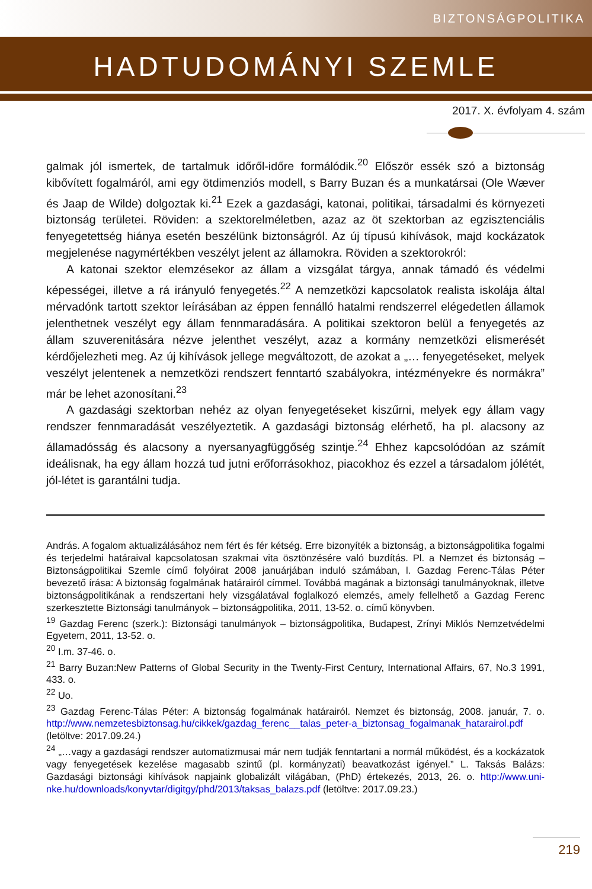BIZTONSÁGPOLITIKA
HADTUDOMÁNYI SZEMLE
2017. X. évfolyam 4. szám
galmak jól ismertek, de tartalmuk időről-időre formálódik.<sup>20</sup> Először essék szó a biztonság kibővített fogalmáról, ami egy ötdimenziós modell, s Barry Buzan és a munkatársai (Ole Wæver és Jaap de Wilde) dolgoztak ki.<sup>21</sup> Ezek a gazdasági, katonai, politikai, társadalmi és környezeti biztonság területei. Röviden: a szektorelméletben, azaz az öt szektorban az egzisztenciális fenyegetettség hiánya esetén beszélünk biztonságról. Az új típusú kihívások, majd kockázatok megjelenése nagymértékben veszélyt jelent az államokra. Röviden a szektorokról:
A katonai szektor elemzésekor az állam a vizsgálat tárgya, annak támadó és védelmi képességei, illetve a rá irányuló fenyegetés.<sup>22</sup> A nemzetközi kapcsolatok realista iskolája által mérvadónk tartott szektor leírásában az éppen fennálló hatalmi rendszerrel elégedetlen államok jelenthetnek veszélyt egy állam fennmaradására. A politikai szektoron belül a fenyegetés az állam szuverenitására nézve jelenthet veszélyt, azaz a kormány nemzetközi elismerését kérdőjelezheti meg. Az új kihívások jellege megváltozott, de azokat a „… fenyegetéseket, melyek veszélyt jelentenek a nemzetközi rendszert fenntartó szabályokra, intézményekre és normákra” már be lehet azonosítani.<sup>23</sup>
A gazdasági szektorban nehéz az olyan fenyegetéseket kiszűrni, melyek egy állam vagy rendszer fennmaradását veszélyeztetik. A gazdasági biztonság elérhető, ha pl. alacsony az államadósság és alacsony a nyersanyagfüggőség szintje.<sup>24</sup> Ehhez kapcsolódóan az számít ideálisnak, ha egy állam hozzá tud jutni erőforrásokhoz, piacokhoz és ezzel a társadalom jólétét, jól-létet is garantálni tudja.
András. A fogalom aktualizálásához nem fért és fér kétség. Erre bizonyíték a biztonság, a biztonságpolitika fogalmi és terjedelmi határaival kapcsolatosan szakmai vita ösztönzésére való buzdítás. Pl. a Nemzet és biztonság – Biztonságpolitikai Szemle című folyóirat 2008 januárjában induló számában, l. Gazdag Ferenc-Tálas Péter bevezető írása: A biztonság fogalmának határairól címmel. Továbbá magának a biztonsági tanulmányoknak, illetve biztonságpolitikának a rendszertani hely vizsgálatával foglalkozó elemzés, amely fellelhető a Gazdag Ferenc szerkesztette Biztonsági tanulmányok – biztonságpolitika, 2011, 13-52. o. című könyvben.
<sup>19</sup> Gazdag Ferenc (szerk.): Biztonsági tanulmányok – biztonságpolitika, Budapest, Zrínyi Miklós Nemzetvédelmi Egyetem, 2011, 13-52. o.
<sup>20</sup> I.m. 37-46. o.
<sup>21</sup> Barry Buzan:New Patterns of Global Security in the Twenty-First Century, International Affairs, 67, No.3 1991, 433. o.
<sup>22</sup> Uo.
<sup>23</sup> Gazdag Ferenc-Tálas Péter: A biztonság fogalmának határairól. Nemzet és biztonság, 2008. január, 7. o. http://www.nemzetesbiztonsag.hu/cikkek/gazdag_ferenc__talas_peter-a_biztonsag_fogalmanak_hatarairol.pdf (letöltve: 2017.09.24.)
<sup>24</sup> „…vagy a gazdasági rendszer automatizmusai már nem tudják fenntartani a normál működést, és a kockázatok vagy fenyegetések kezelése magasabb szintű (pl. kormányzati) beavatkozást igényel.” L. Taksás Balázs: Gazdasági biztonsági kihívások napjaink globalizált világában, (PhD) értekezés, 2013, 26. o. http://www.uni-nke.hu/downloads/konyvtar/digitgy/phd/2013/taksas_balazs.pdf (letöltve: 2017.09.23.)
219